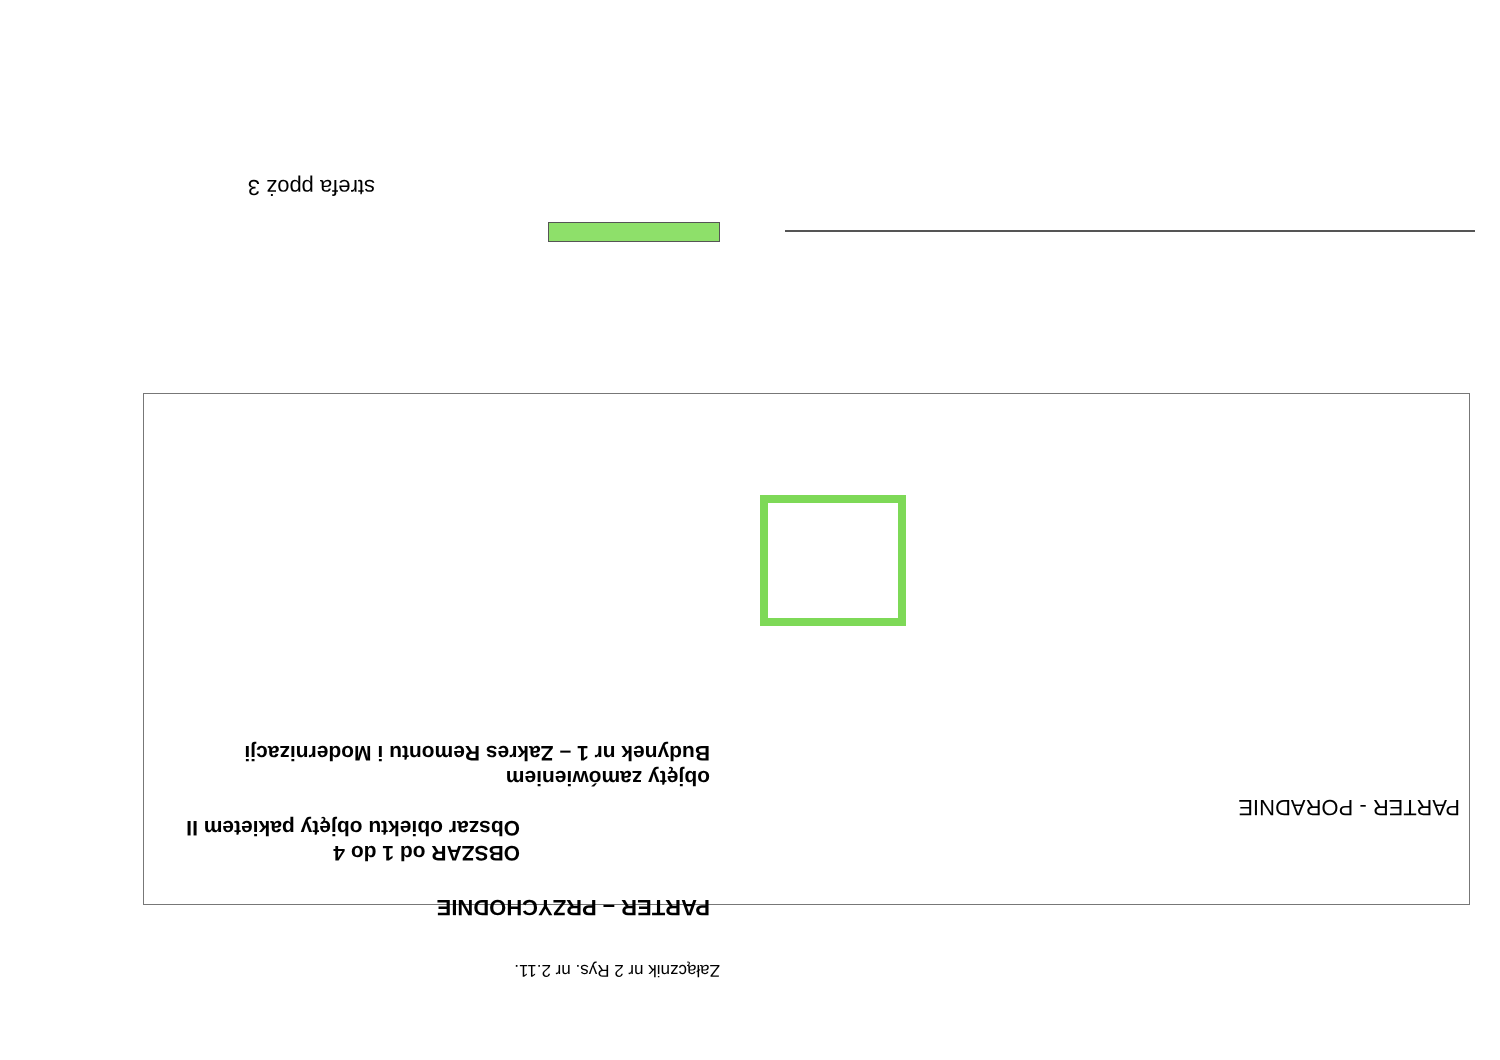Załącznik nr 2 Rys. nr 2.11.
PARTER – PRZYCHODNIE
OBSZAR od 1 do 4
Obszar obiektu objęty pakietem II
objęty zamówieniem
Budynek nr 1 – Zakres Remontu i Modernizacji
PARTER - PORADNIE
strefa ppoż 3